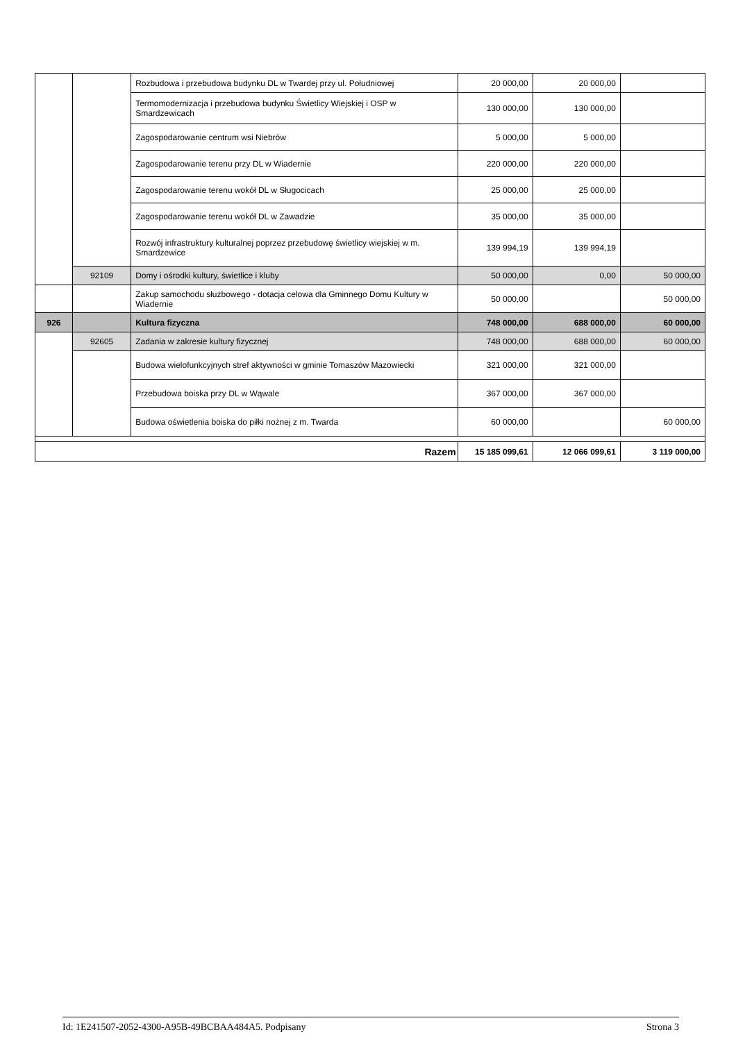| | | Rozbudowa i przebudowa budynku DL w Twardej przy ul. Południowej | 20 000,00 | 20 000,00 | |
| | | Termomodernizacja i przebudowa budynku Świetlicy Wiejskiej i OSP w Smardzewicach | 130 000,00 | 130 000,00 | |
| | | Zagospodarowanie centrum wsi Niebrów | 5 000,00 | 5 000,00 | |
| | | Zagospodarowanie terenu przy DL w Wiadernie | 220 000,00 | 220 000,00 | |
| | | Zagospodarowanie terenu wokół DL w Sługocicach | 25 000,00 | 25 000,00 | |
| | | Zagospodarowanie terenu wokół DL w Zawadzie | 35 000,00 | 35 000,00 | |
| | | Rozwój infrastruktury kulturalnej poprzez przebudowę świetlicy wiejskiej w m. Smardzewice | 139 994,19 | 139 994,19 | |
| | 92109 | Domy i ośrodki kultury, świetlice i kluby | 50 000,00 | 0,00 | 50 000,00 |
| | | Zakup samochodu służbowego - dotacja celowa dla Gminnego Domu Kultury w Wiadernie | 50 000,00 | | 50 000,00 |
| 926 | | Kultura fizyczna | 748 000,00 | 688 000,00 | 60 000,00 |
| | 92605 | Zadania w zakresie kultury fizycznej | 748 000,00 | 688 000,00 | 60 000,00 |
| | | Budowa wielofunkcyjnych stref aktywności w gminie Tomaszów Mazowiecki | 321 000,00 | 321 000,00 | |
| | | Przebudowa boiska przy DL w Wąwale | 367 000,00 | 367 000,00 | |
| | | Budowa oświetlenia boiska do piłki nożnej z m. Twarda | 60 000,00 | | 60 000,00 |
| Razem | | | 15 185 099,61 | 12 066 099,61 | 3 119 000,00 |
Id: 1E241507-2052-4300-A95B-49BCBAA484A5. Podpisany Strona 3